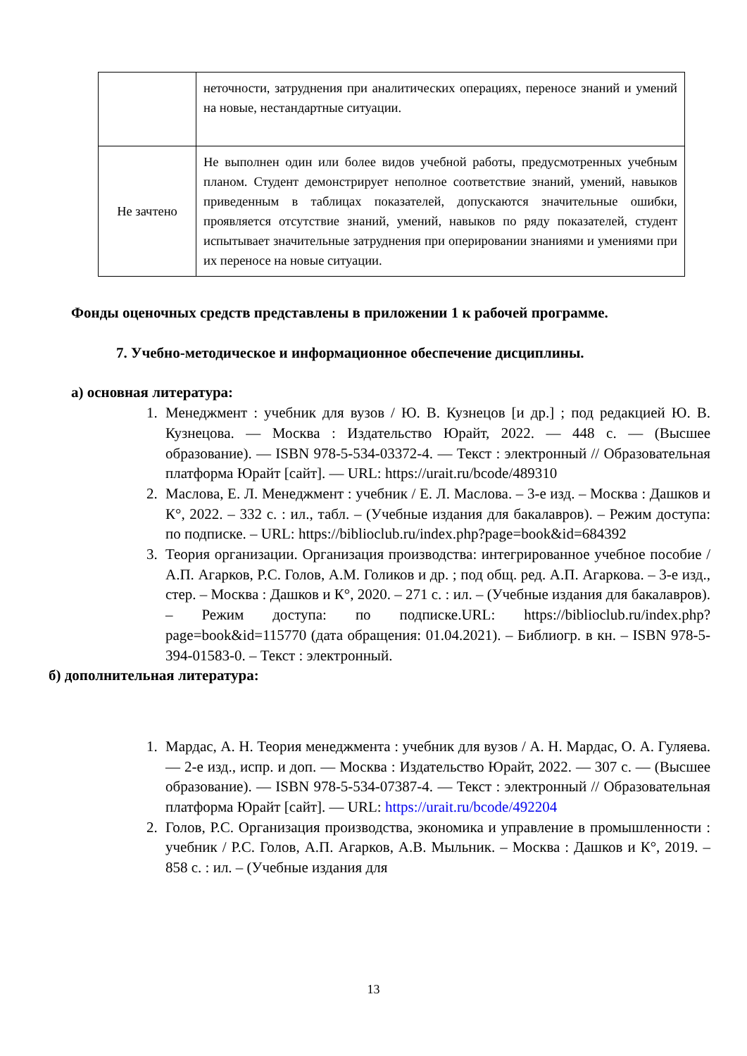| | неточности, затруднения при аналитических операциях, переносе знаний и умений на новые, нестандартные ситуации. |
| Не зачтено | Не выполнен один или более видов учебной работы, предусмотренных учебным планом. Студент демонстрирует неполное соответствие знаний, умений, навыков приведенным в таблицах показателей, допускаются значительные ошибки, проявляется отсутствие знаний, умений, навыков по ряду показателей, студент испытывает значительные затруднения при оперировании знаниями и умениями при их переносе на новые ситуации. |
Фонды оценочных средств представлены в приложении 1 к рабочей программе.
7. Учебно-методическое и информационное обеспечение дисциплины.
а) основная литература:
1. Менеджмент : учебник для вузов / Ю. В. Кузнецов [и др.] ; под редакцией Ю. В. Кузнецова. — Москва : Издательство Юрайт, 2022. — 448 с. — (Высшее образование). — ISBN 978-5-534-03372-4. — Текст : электронный // Образовательная платформа Юрайт [сайт]. — URL: https://urait.ru/bcode/489310
2. Маслова, Е. Л. Менеджмент : учебник / Е. Л. Маслова. – 3-е изд. – Москва : Дашков и К°, 2022. – 332 с. : ил., табл. – (Учебные издания для бакалавров). – Режим доступа: по подписке. – URL: https://biblioclub.ru/index.php?page=book&id=684392
3. Теория организации. Организация производства: интегрированное учебное пособие / А.П. Агарков, Р.С. Голов, А.М. Голиков и др. ; под общ. ред. А.П. Агаркова. – 3-е изд., стер. – Москва : Дашков и К°, 2020. – 271 с. : ил. – (Учебные издания для бакалавров). – Режим доступа: по подписке.URL: https://biblioclub.ru/index.php?page=book&id=115770 (дата обращения: 01.04.2021). – Библиогр. в кн. – ISBN 978-5-394-01583-0. – Текст : электронный.
б) дополнительная литература:
1. Мардас, А. Н. Теория менеджмента : учебник для вузов / А. Н. Мардас, О. А. Гуляева. — 2-е изд., испр. и доп. — Москва : Издательство Юрайт, 2022. — 307 с. — (Высшее образование). — ISBN 978-5-534-07387-4. — Текст : электронный // Образовательная платформа Юрайт [сайт]. — URL: https://urait.ru/bcode/492204
2. Голов, Р.С. Организация производства, экономика и управление в промышленности : учебник / Р.С. Голов, А.П. Агарков, А.В. Мыльник. – Москва : Дашков и К°, 2019. – 858 с. : ил. – (Учебные издания для
13